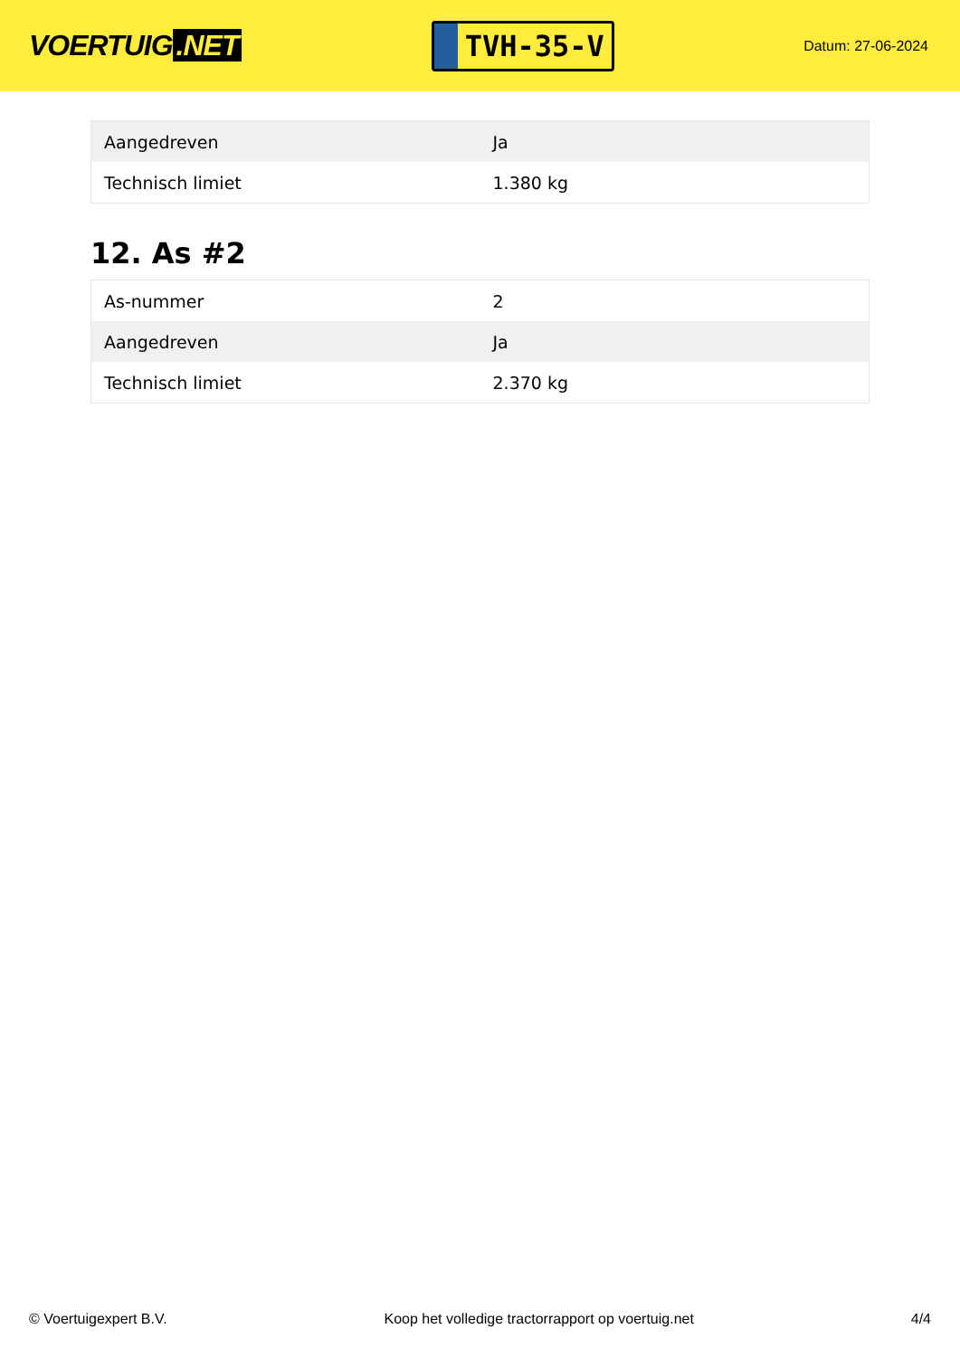VOERTUIG.NET
TVH-35-V
Datum: 27-06-2024
| Aangedreven | Ja |
| Technisch limiet | 1.380 kg |
12. As #2
| As-nummer | 2 |
| Aangedreven | Ja |
| Technisch limiet | 2.370 kg |
© Voertuigexpert B.V. Koop het volledige tractorrapport op voertuig.net 4/4